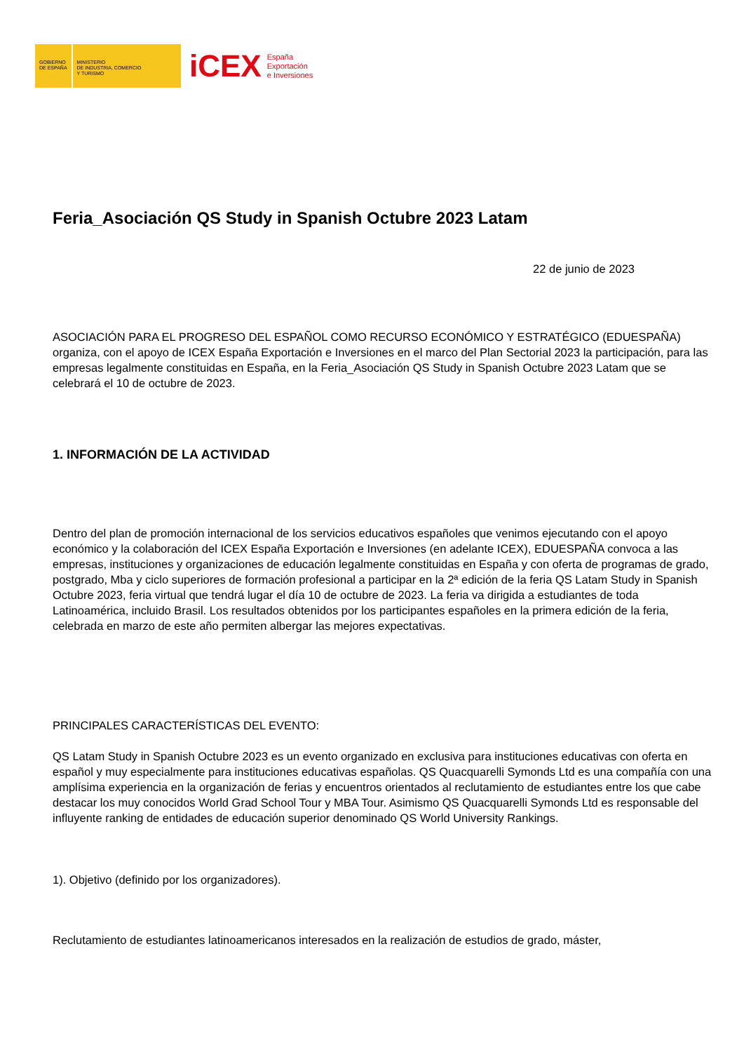GOBIERNO
DE ESPAÑA
MINISTERIO
DE INDUSTRIA, COMERCIO
Y TURISMO
iCEX
España
Exportación
e Inversiones
Feria_Asociación QS Study in Spanish Octubre 2023 Latam
22 de junio de 2023
ASOCIACIÓN PARA EL PROGRESO DEL ESPAÑOL COMO RECURSO ECONÓMICO Y ESTRATÉGICO (EDUESPAÑA) organiza, con el apoyo de ICEX España Exportación e Inversiones en el marco del Plan Sectorial 2023 la participación, para las empresas legalmente constituidas en España, en la Feria_Asociación QS Study in Spanish Octubre 2023 Latam que se celebrará el 10 de octubre de 2023.
1. INFORMACIÓN DE LA ACTIVIDAD
Dentro del plan de promoción internacional de los servicios educativos españoles que venimos ejecutando con el apoyo económico y la colaboración del ICEX España Exportación e Inversiones (en adelante ICEX), EDUESPAÑA convoca a las empresas, instituciones y organizaciones de educación legalmente constituidas en España y con oferta de programas de grado, postgrado, Mba y ciclo superiores de formación profesional a participar en la 2ª edición de la feria QS Latam Study in Spanish Octubre 2023, feria virtual que tendrá lugar el día 10 de octubre de 2023. La feria va dirigida a estudiantes de toda Latinoamérica, incluido Brasil. Los resultados obtenidos por los participantes españoles en la primera edición de la feria, celebrada en marzo de este año permiten albergar las mejores expectativas.
PRINCIPALES CARACTERÍSTICAS DEL EVENTO:
QS Latam Study in Spanish Octubre 2023 es un evento organizado en exclusiva para instituciones educativas con oferta en español y muy especialmente para instituciones educativas españolas. QS Quacquarelli Symonds Ltd es una compañía con una amplísima experiencia en la organización de ferias y encuentros orientados al reclutamiento de estudiantes entre los que cabe destacar los muy conocidos World Grad School Tour y MBA Tour. Asimismo QS Quacquarelli Symonds Ltd es responsable del influyente ranking de entidades de educación superior denominado QS World University Rankings.
1). Objetivo (definido por los organizadores).
Reclutamiento de estudiantes latinoamericanos interesados en la realización de estudios de grado, máster,